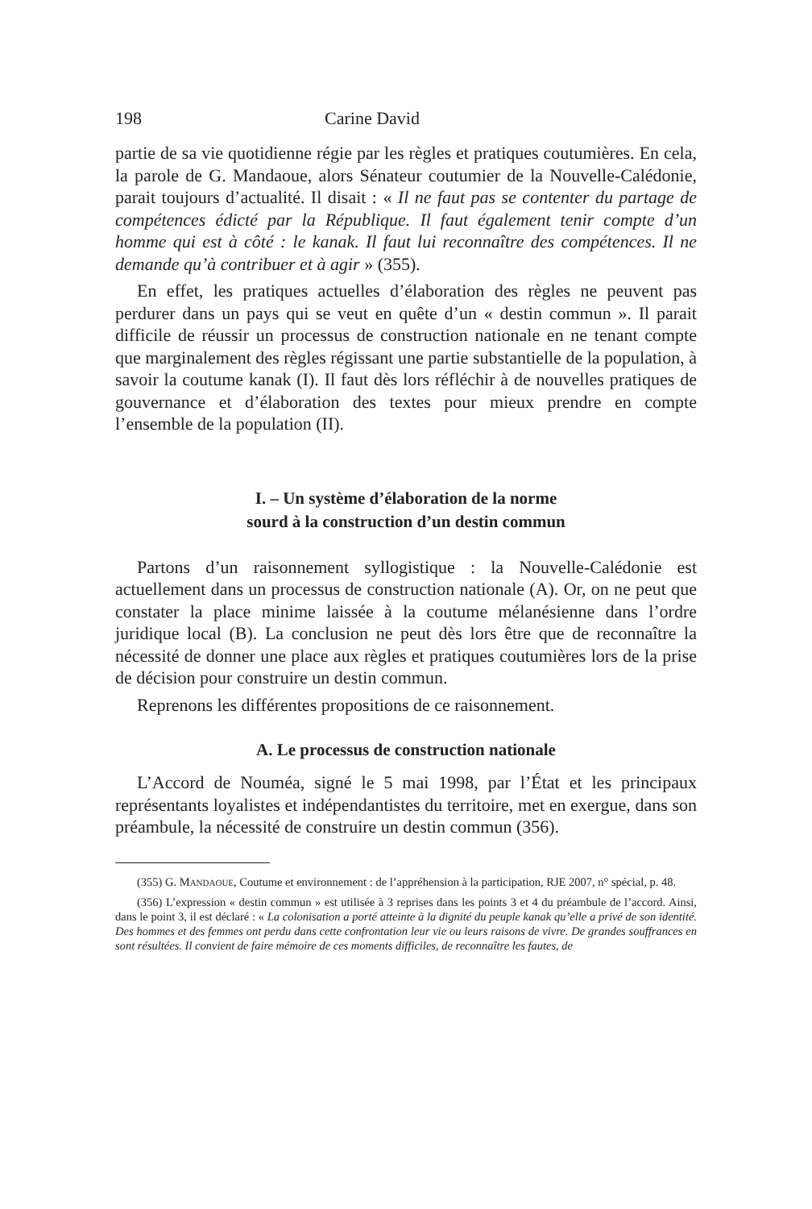198 Carine David
partie de sa vie quotidienne régie par les règles et pratiques coutumières. En cela, la parole de G. Mandaoue, alors Sénateur coutumier de la Nouvelle-Calédonie, parait toujours d’actualité. Il disait : « Il ne faut pas se contenter du partage de compétences édicté par la République. Il faut également tenir compte d’un homme qui est à côté : le kanak. Il faut lui reconnaître des compétences. Il ne demande qu’à contribuer et à agir » (355).
En effet, les pratiques actuelles d’élaboration des règles ne peuvent pas perdurer dans un pays qui se veut en quête d’un « destin commun ». Il parait difficile de réussir un processus de construction nationale en ne tenant compte que marginalement des règles régissant une partie substantielle de la population, à savoir la coutume kanak (I). Il faut dès lors réfléchir à de nouvelles pratiques de gouvernance et d’élaboration des textes pour mieux prendre en compte l’ensemble de la population (II).
I. – Un système d’élaboration de la norme
sourd à la construction d’un destin commun
Partons d’un raisonnement syllogistique : la Nouvelle-Calédonie est actuellement dans un processus de construction nationale (A). Or, on ne peut que constater la place minime laissée à la coutume mélanésienne dans l’ordre juridique local (B). La conclusion ne peut dès lors être que de reconnaître la nécessité de donner une place aux règles et pratiques coutumières lors de la prise de décision pour construire un destin commun.
Reprenons les différentes propositions de ce raisonnement.
A. Le processus de construction nationale
L’Accord de Nouméa, signé le 5 mai 1998, par l’État et les principaux représentants loyalistes et indépendantistes du territoire, met en exergue, dans son préambule, la nécessité de construire un destin commun (356).
(355) G. MANDAOUE, Coutume et environnement : de l’appréhension à la participation, RJE 2007, n° spécial, p. 48.
(356) L’expression « destin commun » est utilisée à 3 reprises dans les points 3 et 4 du préambule de l’accord. Ainsi, dans le point 3, il est déclaré : « La colonisation a porté atteinte à la dignité du peuple kanak qu’elle a privé de son identité. Des hommes et des femmes ont perdu dans cette confrontation leur vie ou leurs raisons de vivre. De grandes souffrances en sont résultées. Il convient de faire mémoire de ces moments difficiles, de reconnaître les fautes, de